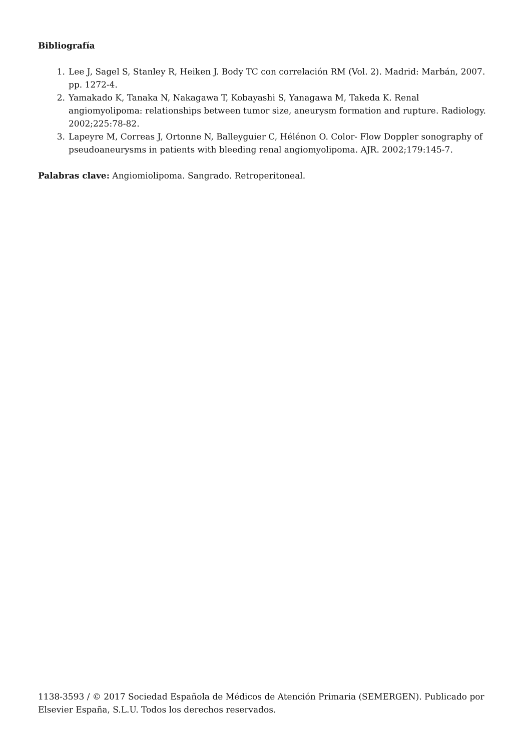Bibliografía
1. Lee J, Sagel S, Stanley R, Heiken J. Body TC con correlación RM (Vol. 2). Madrid: Marbán, 2007. pp. 1272-4.
2. Yamakado K, Tanaka N, Nakagawa T, Kobayashi S, Yanagawa M, Takeda K. Renal angiomyolipoma: relationships between tumor size, aneurysm formation and rupture. Radiology. 2002;225:78-82.
3. Lapeyre M, Correas J, Ortonne N, Balleyguier C, Hélénon O. Color- Flow Doppler sonography of pseudoaneurysms in patients with bleeding renal angiomyolipoma. AJR. 2002;179:145-7.
Palabras clave: Angiomiolipoma. Sangrado. Retroperitoneal.
1138-3593 / © 2017 Sociedad Española de Médicos de Atención Primaria (SEMERGEN). Publicado por Elsevier España, S.L.U. Todos los derechos reservados.